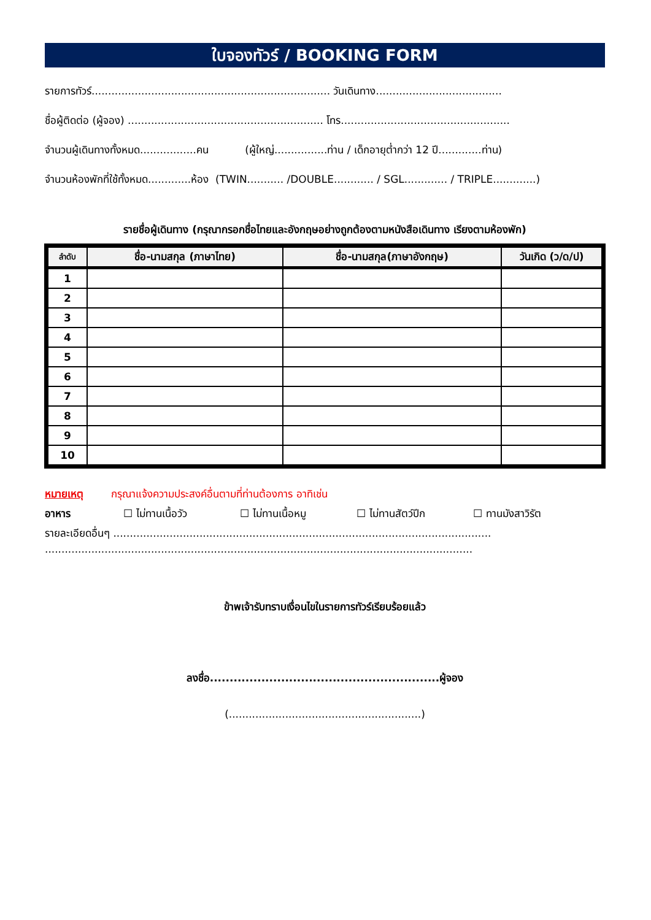ใบจองทัวร์ / BOOKING FORM
รายการทัวร์........................................................................ วันเดินทาง......................................
ชื่อผู้ติดต่อ (ผู้จอง) ........................................................... โทร...................................................
จำนวนผู้เดินทางทั้งหมด.................คน (ผู้ใหญ่................ท่าน / เด็กอายุต่ำกว่า 12 ปี.............ท่าน)
จำนวนห้องพักที่ใช้ทั้งหมด.............ห้อง (TWIN........... /DOUBLE............ / SGL............. / TRIPLE.............)
รายชื่อผู้เดินทาง (กรุณากรอกชื่อไทยและอังกฤษอย่างถูกต้องตามหนังสือเดินทาง เรียงตามห้องพัก)
| ลำดับ | ชื่อ-นามสกุล (ภาษาไทย) | ชื่อ-นามสกุล(ภาษาอังกฤษ) | วันเกิด (ว/ด/ป) |
| --- | --- | --- | --- |
| 1 | | | |
| 2 | | | |
| 3 | | | |
| 4 | | | |
| 5 | | | |
| 6 | | | |
| 7 | | | |
| 8 | | | |
| 9 | | | |
| 10 | | | |
หมายเหตุ กรุณาแจ้งความประสงค์อื่นตามที่ท่านต้องการ อาทิเช่น
อาหาร ☐ ไม่ทานเนื้อวัว ☐ ไม่ทานเนื้อหมู ☐ ไม่ทานสัตว์ปีก ☐ ทานมังสาวิรัต
รายละเอียดอื่นๆ ..................................................................................................................
.................................................................................................................................
ข้าพเจ้ารับทราบเงื่อนไขในรายการทัวร์เรียบร้อยแล้ว
ลงชื่อ..........................................................ผู้จอง
(..........................................................)